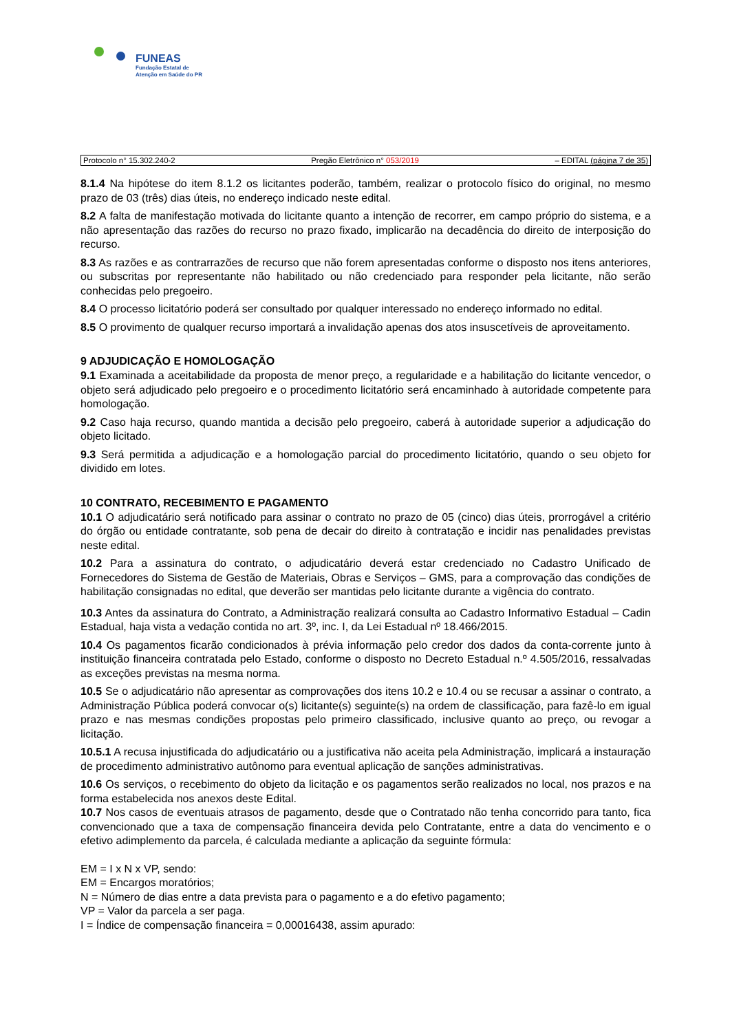FUNEAS
Fundação Estatal de
Atenção em Saúde do PR
Protocolo n° 15.302.240-2 Pregão Eletrônico n° 053/2019 – EDITAL (página 7 de 35)
8.1.4 Na hipótese do item 8.1.2 os licitantes poderão, também, realizar o protocolo físico do original, no mesmo prazo de 03 (três) dias úteis, no endereço indicado neste edital.
8.2 A falta de manifestação motivada do licitante quanto a intenção de recorrer, em campo próprio do sistema, e a não apresentação das razões do recurso no prazo fixado, implicarão na decadência do direito de interposição do recurso.
8.3 As razões e as contrarrazões de recurso que não forem apresentadas conforme o disposto nos itens anteriores, ou subscritas por representante não habilitado ou não credenciado para responder pela licitante, não serão conhecidas pelo pregoeiro.
8.4 O processo licitatório poderá ser consultado por qualquer interessado no endereço informado no edital.
8.5 O provimento de qualquer recurso importará a invalidação apenas dos atos insuscetíveis de aproveitamento.
9 ADJUDICAÇÃO E HOMOLOGAÇÃO
9.1 Examinada a aceitabilidade da proposta de menor preço, a regularidade e a habilitação do licitante vencedor, o objeto será adjudicado pelo pregoeiro e o procedimento licitatório será encaminhado à autoridade competente para homologação.
9.2 Caso haja recurso, quando mantida a decisão pelo pregoeiro, caberá à autoridade superior a adjudicação do objeto licitado.
9.3 Será permitida a adjudicação e a homologação parcial do procedimento licitatório, quando o seu objeto for dividido em lotes.
10 CONTRATO, RECEBIMENTO E PAGAMENTO
10.1 O adjudicatário será notificado para assinar o contrato no prazo de 05 (cinco) dias úteis, prorrogável a critério do órgão ou entidade contratante, sob pena de decair do direito à contratação e incidir nas penalidades previstas neste edital.
10.2 Para a assinatura do contrato, o adjudicatário deverá estar credenciado no Cadastro Unificado de Fornecedores do Sistema de Gestão de Materiais, Obras e Serviços – GMS, para a comprovação das condições de habilitação consignadas no edital, que deverão ser mantidas pelo licitante durante a vigência do contrato.
10.3 Antes da assinatura do Contrato, a Administração realizará consulta ao Cadastro Informativo Estadual – Cadin Estadual, haja vista a vedação contida no art. 3º, inc. I, da Lei Estadual nº 18.466/2015.
10.4 Os pagamentos ficarão condicionados à prévia informação pelo credor dos dados da conta-corrente junto à instituição financeira contratada pelo Estado, conforme o disposto no Decreto Estadual n.º 4.505/2016, ressalvadas as exceções previstas na mesma norma.
10.5 Se o adjudicatário não apresentar as comprovações dos itens 10.2 e 10.4 ou se recusar a assinar o contrato, a Administração Pública poderá convocar o(s) licitante(s) seguinte(s) na ordem de classificação, para fazê-lo em igual prazo e nas mesmas condições propostas pelo primeiro classificado, inclusive quanto ao preço, ou revogar a licitação.
10.5.1 A recusa injustificada do adjudicatário ou a justificativa não aceita pela Administração, implicará a instauração de procedimento administrativo autônomo para eventual aplicação de sanções administrativas.
10.6 Os serviços, o recebimento do objeto da licitação e os pagamentos serão realizados no local, nos prazos e na forma estabelecida nos anexos deste Edital.
10.7 Nos casos de eventuais atrasos de pagamento, desde que o Contratado não tenha concorrido para tanto, fica convencionado que a taxa de compensação financeira devida pelo Contratante, entre a data do vencimento e o efetivo adimplemento da parcela, é calculada mediante a aplicação da seguinte fórmula:
EM = I x N x VP, sendo:
EM = Encargos moratórios;
N = Número de dias entre a data prevista para o pagamento e a do efetivo pagamento;
VP = Valor da parcela a ser paga.
I = Índice de compensação financeira = 0,00016438, assim apurado: